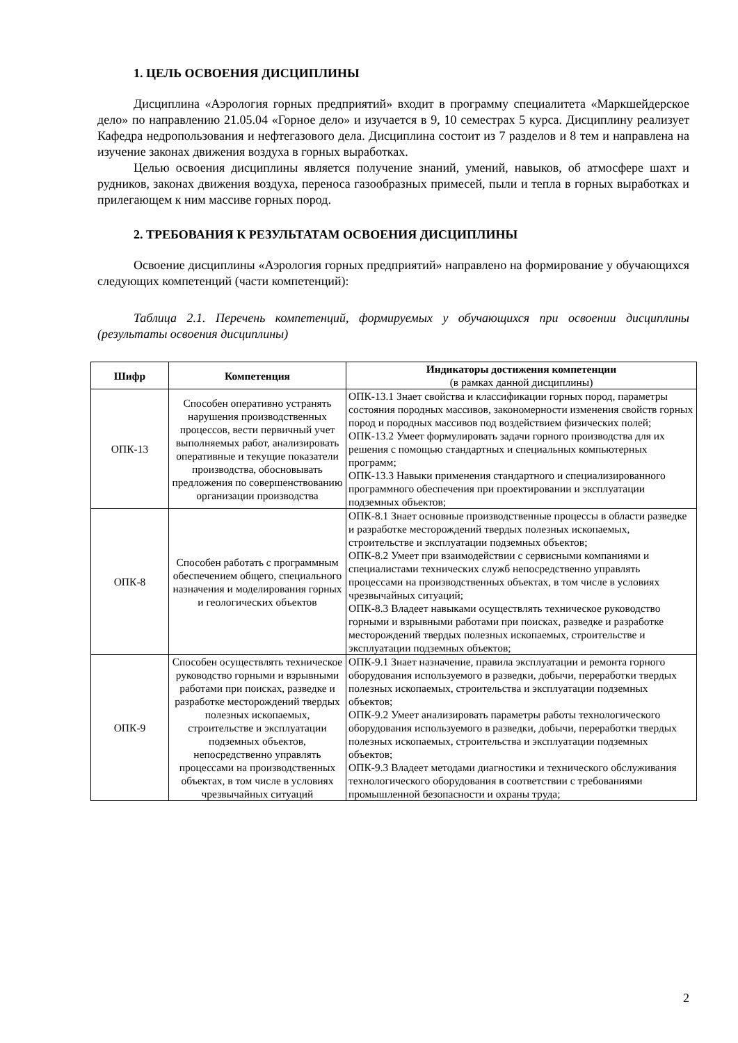1. ЦЕЛЬ ОСВОЕНИЯ ДИСЦИПЛИНЫ
Дисциплина «Аэрология горных предприятий» входит в программу специалитета «Маркшейдерское дело» по направлению 21.05.04 «Горное дело» и изучается в 9, 10 семестрах 5 курса. Дисциплину реализует Кафедра недропользования и нефтегазового дела. Дисциплина состоит из 7 разделов и 8 тем и направлена на изучение законах движения воздуха в горных выработках.
Целью освоения дисциплины является получение знаний, умений, навыков, об атмосфере шахт и рудников, законах движения воздуха, переноса газообразных примесей, пыли и тепла в горных выработках и прилегающем к ним массиве горных пород.
2. ТРЕБОВАНИЯ К РЕЗУЛЬТАТАМ ОСВОЕНИЯ ДИСЦИПЛИНЫ
Освоение дисциплины «Аэрология горных предприятий» направлено на формирование у обучающихся следующих компетенций (части компетенций):
Таблица 2.1. Перечень компетенций, формируемых у обучающихся при освоении дисциплины (результаты освоения дисциплины)
| Шифр | Компетенция | Индикаторы достижения компетенции (в рамках данной дисциплины) |
| --- | --- | --- |
| ОПК-13 | Способен оперативно устранять нарушения производственных процессов, вести первичный учет выполняемых работ, анализировать оперативные и текущие показатели производства, обосновывать предложения по совершенствованию организации производства | ОПК-13.1 Знает свойства и классификации горных пород, параметры состояния породных массивов, закономерности изменения свойств горных пород и породных массивов под воздействием физических полей; ОПК-13.2 Умеет формулировать задачи горного производства для их решения с помощью стандартных и специальных компьютерных программ; ОПК-13.3 Навыки применения стандартного и специализированного программного обеспечения при проектировании и эксплуатации подземных объектов; |
| ОПК-8 | Способен работать с программным обеспечением общего, специального назначения и моделирования горных и геологических объектов | ОПК-8.1 Знает основные производственные процессы в области разведке и разработке месторождений твердых полезных ископаемых, строительстве и эксплуатации подземных объектов; ОПК-8.2 Умеет при взаимодействии с сервисными компаниями и специалистами технических служб непосредственно управлять процессами на производственных объектах, в том числе в условиях чрезвычайных ситуаций; ОПК-8.3 Владеет навыками осуществлять техническое руководство горными и взрывными работами при поисках, разведке и разработке месторождений твердых полезных ископаемых, строительстве и эксплуатации подземных объектов; |
| ОПК-9 | Способен осуществлять техническое руководство горными и взрывными работами при поисках, разведке и разработке месторождений твердых полезных ископаемых, строительстве и эксплуатации подземных объектов, непосредственно управлять процессами на производственных объектах, в том числе в условиях чрезвычайных ситуаций | ОПК-9.1 Знает назначение, правила эксплуатации и ремонта горного оборудования используемого в разведки, добычи, переработки твердых полезных ископаемых, строительства и эксплуатации подземных объектов; ОПК-9.2 Умеет анализировать параметры работы технологического оборудования используемого в разведки, добычи, переработки твердых полезных ископаемых, строительства и эксплуатации подземных объектов; ОПК-9.3 Владеет методами диагностики и технического обслуживания технологического оборудования в соответствии с требованиями промышленной безопасности и охраны труда; |
2